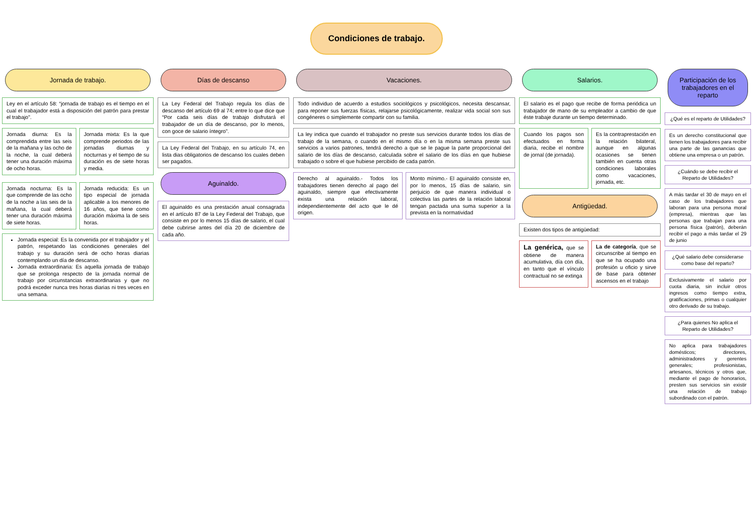Condiciones de trabajo.
Jornada de trabajo.
Ley en el artículo 58: “jornada de trabajo es el tiempo en el cual el trabajador está a disposición del patrón para prestar el trabajo".
Jornada diurna: Es la comprendida entre las seis de la mañana y las ocho de la noche, la cual deberá tener una duración máxima de ocho horas.
Jornada mixta: Es la que comprende periodos de las jornadas diurnas y nocturnas y el tiempo de su duración es de siete horas y media.
Jornada nocturna: Es la que comprende de las ocho de la noche a las seis de la mañana, la cual deberá tener una duración máxima de siete horas.
Jornada reducida: Es un tipo especial de jornada aplicable a los menores de 16 años, que tiene como duración máxima la de seis horas.
Jornada especial: Es la convenida por el trabajador y el patrón, respetando las condiciones generales del trabajo y su duración será de ocho horas diarias contemplando un día de descanso.
Jornada extraordinaria: Es aquella jornada de trabajo que se prolonga respecto de la jornada normal de trabajo por circunstancias extraordinarias y que no podrá exceder nunca tres horas diarias ni tres veces en una semana.
Días de descanso
La Ley Federal del Trabajo regula los días de descanso del artículo 69 al 74; entre lo que dice que “Por cada seis días de trabajo disfrutará el trabajador de un día de descanso, por lo menos, con goce de salario íntegro”.
La Ley Federal del Trabajo, en su artículo 74, en lista dias obligatorios de descanso los cuales deben ser pagados.
Aguinaldo.
El aguinaldo es una prestación anual consagrada en el artículo 87 de la Ley Federal del Trabajo, que consiste en por lo menos 15 días de salario, el cual debe cubrirse antes del día 20 de diciembre de cada año.
Vacaciones.
Todo individuo de acuerdo a estudios sociológicos y psicológicos, necesita descansar, para reponer sus fuerzas físicas, relajarse psicológicamente, realizar vida social son sus congéneres o simplemente compartir con su familia.
La ley indica que cuando el trabajador no preste sus servicios durante todos los días de trabajo de la semana, o cuando en el mismo día o en la misma semana preste sus servicios a varios patrones, tendrá derecho a que se le pague la parte proporcional del salario de los días de descanso, calculada sobre el salario de los días en que hubiese trabajado o sobre el que hubiese percibido de cada patrón.
Derecho al aguinaldo.- Todos los trabajadores tienen derecho al pago del aguinaldo, siempre que efectivamente exista una relación laboral, independientemente del acto que le dé origen.
Monto mínimo.- El aguinaldo consiste en, por lo menos, 15 días de salario, sin perjuicio de que manera individual o colectiva las partes de la relación laboral tengan pactada una suma superior a la prevista en la normatividad
Salarios.
El salario es el pago que recibe de forma periódica un trabajador de mano de su empleador a cambio de que éste trabaje durante un tiempo determinado.
Cuando los pagos son efectuados en forma diaria, recibe el nombre de jornal (de jornada).
Es la contraprestación en la relación bilateral, aunque en algunas ocasiones se tienen también en cuenta otras condiciones laborales como vacaciones, jornada, etc.
Antigüedad.
Existen dos tipos de antigüedad:
La genérica, que se obtiene de manera acumulativa, día con día, en tanto que el vínculo contractual no se extinga
La de categoría, que se circunscribe al tiempo en que se ha ocupado una profesión u oficio y sirve de base para obtener ascensos en el trabajo
Participación de los trabajadores en el reparto
¿Qué es el reparto de Utilidades?
Es un derecho constitucional que tienen los trabajadores para recibir una parte de las ganancias que obtiene una empresa o un patrón.
¿Cuándo se debe recibir el Reparto de Utilidades?
A más tardar el 30 de mayo en el caso de los trabajadores que laboran para una persona moral (empresa), mientras que las personas que trabajan para una persona física (patrón), deberán recibir el pago a más tardar el 29 de junio
¿Qué salario debe considerarse como base del reparto?
Exclusivamente el salario por cuota diaria, sin incluir otros ingresos como tiempo extra, gratificaciones, primas o cualquier otro derivado de su trabajo.
¿Para quienes No aplica el Reparto de Utilidades?
No aplica para trabajadores domésticos; directores, administradores y gerentes generales; profesionistas, artesanos, técnicos y otros que, mediante el pago de honorarios, presten sus servicios sin existir una relación de trabajo subordinado con el patrón.